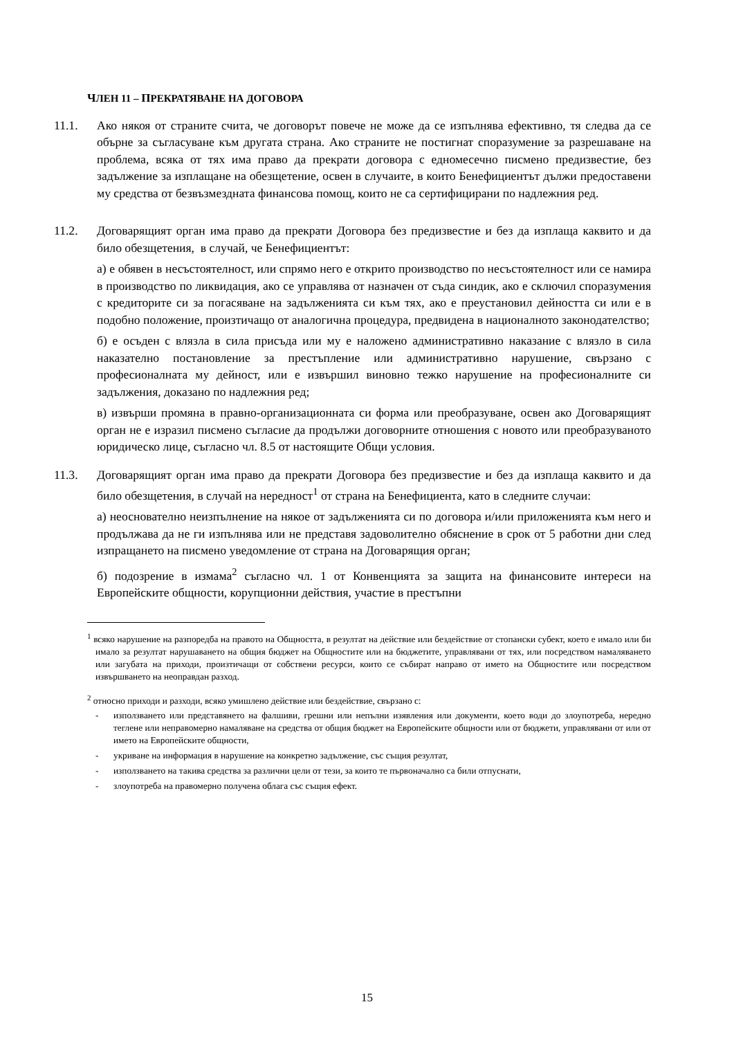ЧЛЕН 11 – ПРЕКРАТЯВАНЕ НА ДОГОВОРА
11.1. Ако някоя от страните счита, че договорът повече не може да се изпълнява ефективно, тя следва да се обърне за съгласуване към другата страна. Ако страните не постигнат споразумение за разрешаване на проблема, всяка от тях има право да прекрати договора с едномесечно писмено предизвестие, без задължение за изплащане на обезщетение, освен в случаите, в които Бенефициентът дължи предоставени му средства от безвъзмездната финансова помощ, които не са сертифицирани по надлежния ред.
11.2. Договарящият орган има право да прекрати Договора без предизвестие и без да изплаща каквито и да било обезщетения, в случай, че Бенефициентът:
а) е обявен в несъстоятелност, или спрямо него е открито производство по несъстоятелност или се намира в производство по ликвидация, ако се управлява от назначен от съда синдик, ако е сключил споразумения с кредиторите си за погасяване на задълженията си към тях, ако е преустановил дейността си или е в подобно положение, произтичащо от аналогична процедура, предвидена в националното законодателство;
б) е осъден с влязла в сила присъда или му е наложено административно наказание с влязло в сила наказателно постановление за престъпление или административно нарушение, свързано с професионалната му дейност, или е извършил виновно тежко нарушение на професионалните си задължения, доказано по надлежния ред;
в) извърши промяна в правно-организационната си форма или преобразуване, освен ако Договарящият орган не е изразил писмено съгласие да продължи договорните отношения с новото или преобразуваното юридическо лице, съгласно чл. 8.5 от настоящите Общи условия.
11.3. Договарящият орган има право да прекрати Договора без предизвестие и без да изплаща каквито и да било обезщетения, в случай на нередност<sup>1</sup> от страна на Бенефициента, като в следните случаи:
а) неоснователно неизпълнение на някое от задълженията си по договора и/или приложенията към него и продължава да не ги изпълнява или не представя задоволително обяснение в срок от 5 работни дни след изпращането на писмено уведомление от страна на Договарящия орган;
б) подозрение в измама<sup>2</sup> съгласно чл. 1 от Конвенцията за защита на финансовите интереси на Европейските общности, корупционни действия, участие в престъпни
<sup>1</sup> всяко нарушение на разпоредба на правото на Общността, в резултат на действие или бездействие от стопански субект, което е имало или би имало за резултат нарушаването на общия бюджет на Общностите или на бюджетите, управлявани от тях, или посредством намаляването или загубата на приходи, произтичащи от собствени ресурси, които се събират направо от името на Общностите или посредством извършването на неоправдан разход.
<sup>2</sup> относно приходи и разходи, всяко умишлено действие или бездействие, свързано с:
- използването или представянето на фалшиви, грешни или непълни изявления или документи, което води до злоупотреба, нередно теглене или неправомерно намаляване на средства от общия бюджет на Европейските общности или от бюджети, управлявани от или от името на Европейските общности,
- укриване на информация в нарушение на конкретно задължение, със същия резултат,
- използването на такива средства за различни цели от тези, за които те първоначално са били отпуснати,
- злоупотреба на правомерно получена облага със същия ефект.
15